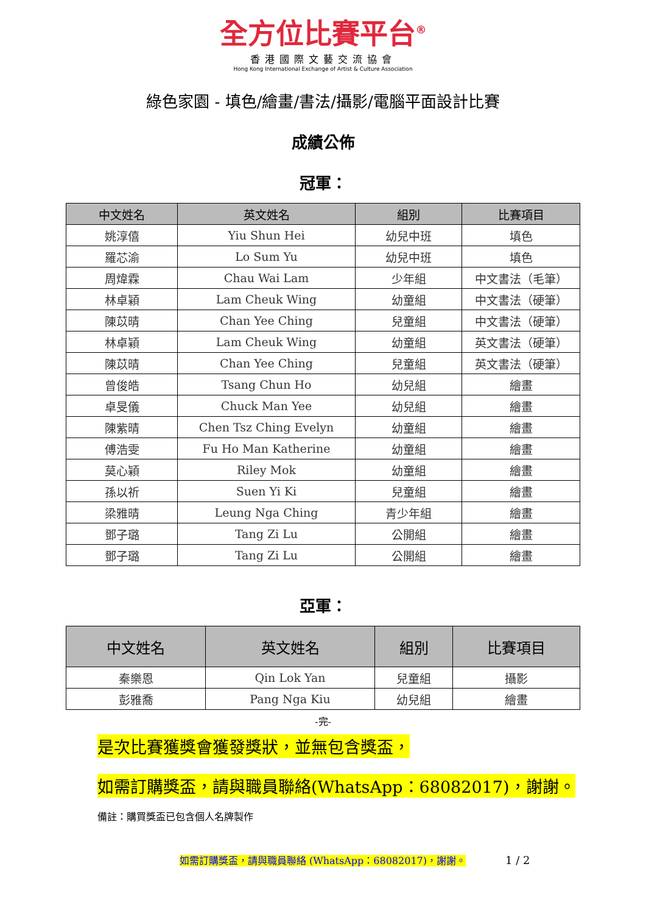全方位比賽平台<sup>®</sup>
香港國際文藝交流協會
Hong Kong International Exchange of Artist & Culture Association
綠色家園 - 填色/繪畫/書法/攝影/電腦平面設計比賽
成績公佈
冠軍：
| 中文姓名 | 英文姓名 | 組別 | 比賽項目 |
| --- | --- | --- | --- |
| 姚淳僖 | Yiu Shun Hei | 幼兒中班 | 填色 |
| 羅芯渝 | Lo Sum Yu | 幼兒中班 | 填色 |
| 周煒霖 | Chau Wai Lam | 少年組 | 中文書法（毛筆） |
| 林卓穎 | Lam Cheuk Wing | 幼童組 | 中文書法（硬筆） |
| 陳苡晴 | Chan Yee Ching | 兒童組 | 中文書法（硬筆） |
| 林卓穎 | Lam Cheuk Wing | 幼童組 | 英文書法（硬筆） |
| 陳苡晴 | Chan Yee Ching | 兒童組 | 英文書法（硬筆） |
| 曾俊皓 | Tsang Chun Ho | 幼兒組 | 繪畫 |
| 卓旻儀 | Chuck Man Yee | 幼兒組 | 繪畫 |
| 陳紫晴 | Chen Tsz Ching Evelyn | 幼童組 | 繪畫 |
| 傅浩雯 | Fu Ho Man Katherine | 幼童組 | 繪畫 |
| 莫心穎 | Riley Mok | 幼童組 | 繪畫 |
| 孫以祈 | Suen Yi Ki | 兒童組 | 繪畫 |
| 梁雅晴 | Leung Nga Ching | 青少年組 | 繪畫 |
| 鄧子璐 | Tang Zi Lu | 公開組 | 繪畫 |
| 鄧子璐 | Tang Zi Lu | 公開組 | 繪畫 |
亞軍：
| 中文姓名 | 英文姓名 | 組別 | 比賽項目 |
| --- | --- | --- | --- |
| 秦樂恩 | Qin Lok Yan | 兒童組 | 攝影 |
| 彭雅喬 | Pang Nga Kiu | 幼兒組 | 繪畫 |
-完-
是次比賽獲獎會獲發獎狀，並無包含獎盃，
如需訂購獎盃，請與職員聯絡(WhatsApp：68082017)，謝謝。
備註：購買獎盃已包含個人名牌製作
如需訂購獎盃，請與職員聯絡 (WhatsApp：68082017)，謝謝。 1 / 2